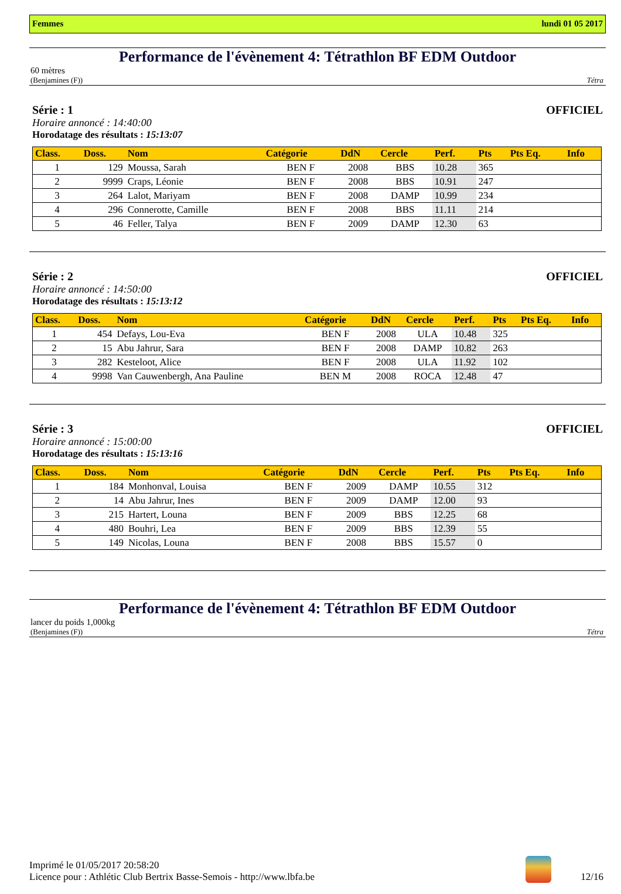Femmes lundi 01 05 2017
Performance de l'évènement 4: Tétrathlon BF EDM Outdoor
60 mètres
(Benjamines (F)) Tétra
Série : 1 OFFICIEL
Horaire annoncé : 14:40:00
Horodatage des résultats : 15:13:07
| Class. | Doss. | Nom | Catégorie | DdN | Cercle | Perf. | Pts | Pts Eq. | Info |
| --- | --- | --- | --- | --- | --- | --- | --- | --- | --- |
| 1 | 129 | Moussa, Sarah | BEN F | 2008 | BBS | 10.28 | 365 | | |
| 2 | 9999 | Craps, Léonie | BEN F | 2008 | BBS | 10.91 | 247 | | |
| 3 | 264 | Lalot, Mariyam | BEN F | 2008 | DAMP | 10.99 | 234 | | |
| 4 | 296 | Connerotte, Camille | BEN F | 2008 | BBS | 11.11 | 214 | | |
| 5 | 46 | Feller, Talya | BEN F | 2009 | DAMP | 12.30 | 63 | | |
Série : 2 OFFICIEL
Horaire annoncé : 14:50:00
Horodatage des résultats : 15:13:12
| Class. | Doss. | Nom | Catégorie | DdN | Cercle | Perf. | Pts | Pts Eq. | Info |
| --- | --- | --- | --- | --- | --- | --- | --- | --- | --- |
| 1 | 454 | Defays, Lou-Eva | BEN F | 2008 | ULA | 10.48 | 325 | | |
| 2 | 15 | Abu Jahrur, Sara | BEN F | 2008 | DAMP | 10.82 | 263 | | |
| 3 | 282 | Kesteloot, Alice | BEN F | 2008 | ULA | 11.92 | 102 | | |
| 4 | 9998 | Van Cauwenbergh, Ana Pauline | BEN M | 2008 | ROCA | 12.48 | 47 | | |
Série : 3 OFFICIEL
Horaire annoncé : 15:00:00
Horodatage des résultats : 15:13:16
| Class. | Doss. | Nom | Catégorie | DdN | Cercle | Perf. | Pts | Pts Eq. | Info |
| --- | --- | --- | --- | --- | --- | --- | --- | --- | --- |
| 1 | 184 | Monhonval, Louisa | BEN F | 2009 | DAMP | 10.55 | 312 | | |
| 2 | 14 | Abu Jahrur, Ines | BEN F | 2009 | DAMP | 12.00 | 93 | | |
| 3 | 215 | Hartert, Louna | BEN F | 2009 | BBS | 12.25 | 68 | | |
| 4 | 480 | Bouhri, Lea | BEN F | 2009 | BBS | 12.39 | 55 | | |
| 5 | 149 | Nicolas, Louna | BEN F | 2008 | BBS | 15.57 | 0 | | |
Performance de l'évènement 4: Tétrathlon BF EDM Outdoor
lancer du poids 1,000kg
(Benjamines (F)) Tétra
Imprimé le 01/05/2017 20:58:20
Licence pour : Athlétic Club Bertrix Basse-Semois - http://www.lbfa.be
12/16